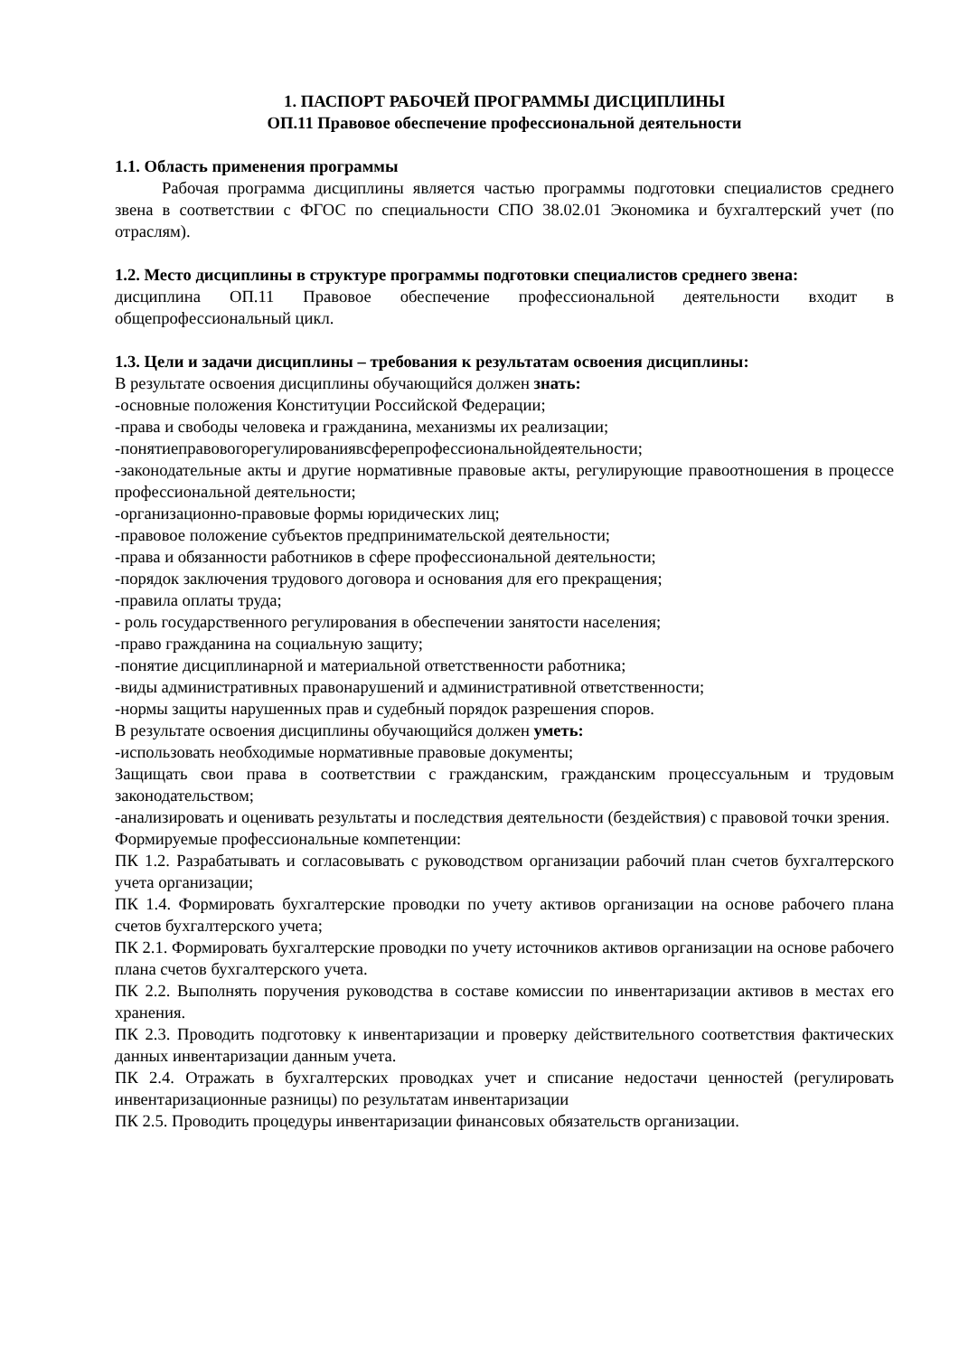1. ПАСПОРТ РАБОЧЕЙ ПРОГРАММЫ ДИСЦИПЛИНЫ
ОП.11 Правовое обеспечение профессиональной деятельности
1.1. Область применения программы
Рабочая программа дисциплины является частью программы подготовки специалистов среднего звена в соответствии с ФГОС по специальности СПО 38.02.01 Экономика и бухгалтерский учет (по отраслям).
1.2. Место дисциплины в структуре программы подготовки специалистов среднего звена:
дисциплина ОП.11 Правовое обеспечение профессиональной деятельности входит в общепрофессиональный цикл.
1.3. Цели и задачи дисциплины – требования к результатам освоения дисциплины:
В результате освоения дисциплины обучающийся должен знать:
-основные положения Конституции Российской Федерации;
-права и свободы человека и гражданина, механизмы их реализации;
-понятиеправовогорегулированиявсферепрофессиональнойдеятельности;
-законодательные акты и другие нормативные правовые акты, регулирующие правоотношения в процессе профессиональной деятельности;
-организационно-правовые формы юридических лиц;
-правовое положение субъектов предпринимательской деятельности;
-права и обязанности работников в сфере профессиональной деятельности;
-порядок заключения трудового договора и основания для его прекращения;
-правила оплаты труда;
- роль государственного регулирования в обеспечении занятости населения;
-право гражданина на социальную защиту;
-понятие дисциплинарной и материальной ответственности работника;
-виды административных правонарушений и административной ответственности;
-нормы защиты нарушенных прав и судебный порядок разрешения споров.
В результате освоения дисциплины обучающийся должен уметь:
-использовать необходимые нормативные правовые документы;
Защищать свои права в соответствии с гражданским, гражданским процессуальным и трудовым законодательством;
-анализировать и оценивать результаты и последствия деятельности (бездействия) с правовой точки зрения.
Формируемые профессиональные компетенции:
ПК 1.2. Разрабатывать и согласовывать с руководством организации рабочий план счетов бухгалтерского учета организации;
ПК 1.4. Формировать бухгалтерские проводки по учету активов организации на основе рабочего плана счетов бухгалтерского учета;
ПК 2.1. Формировать бухгалтерские проводки по учету источников активов организации на основе рабочего плана счетов бухгалтерского учета.
ПК 2.2. Выполнять поручения руководства в составе комиссии по инвентаризации активов в местах его хранения.
ПК 2.3. Проводить подготовку к инвентаризации и проверку действительного соответствия фактических данных инвентаризации данным учета.
ПК 2.4. Отражать в бухгалтерских проводках учет и списание недостачи ценностей (регулировать инвентаризационные разницы) по результатам инвентаризации
ПК 2.5. Проводить процедуры инвентаризации финансовых обязательств организации.